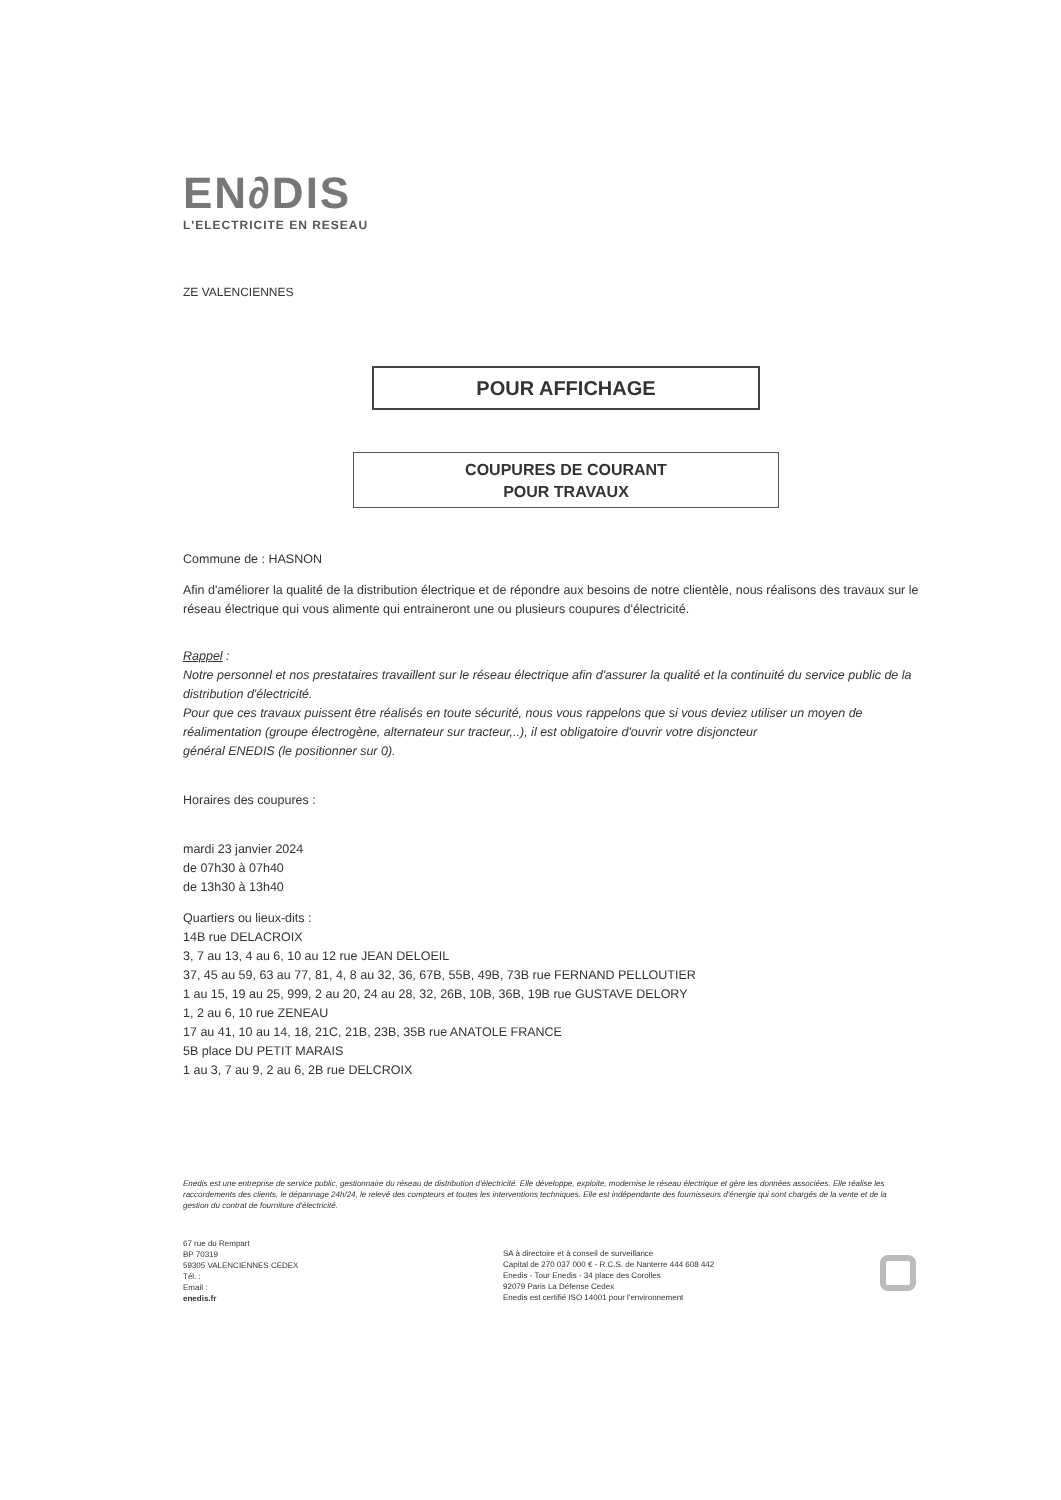EN∂DIS
L'ELECTRICITE EN RESEAU
ZE VALENCIENNES
POUR AFFICHAGE
COUPURES DE COURANT
POUR TRAVAUX
Commune de : HASNON
Afin d'améliorer la qualité de la distribution électrique et de répondre aux besoins de notre clientèle, nous réalisons des travaux sur le réseau électrique qui vous alimente qui entraineront une ou plusieurs coupures d'électricité.
Rappel :
Notre personnel et nos prestataires travaillent sur le réseau électrique afin d'assurer la qualité et la continuité du service public de la distribution d'électricité.
Pour que ces travaux puissent être réalisés en toute sécurité, nous vous rappelons que si vous deviez utiliser un moyen de réalimentation (groupe électrogène, alternateur sur tracteur,..), il est obligatoire d'ouvrir votre disjoncteur
général ENEDIS (le positionner sur 0).
Horaires des coupures :
mardi 23 janvier 2024
de 07h30 à 07h40
de 13h30 à 13h40
Quartiers ou lieux-dits :
14B rue DELACROIX
3, 7 au 13, 4 au 6, 10 au 12 rue JEAN DELOEIL
37, 45 au 59, 63 au 77, 81, 4, 8 au 32, 36, 67B, 55B, 49B, 73B rue FERNAND PELLOUTIER
1 au 15, 19 au 25, 999, 2 au 20, 24 au 28, 32, 26B, 10B, 36B, 19B rue GUSTAVE DELORY
1, 2 au 6, 10 rue ZENEAU
17 au 41, 10 au 14, 18, 21C, 21B, 23B, 35B rue ANATOLE FRANCE
5B place DU PETIT MARAIS
1 au 3, 7 au 9, 2 au 6, 2B rue DELCROIX
Enedis est une entreprise de service public, gestionnaire du réseau de distribution d'électricité. Elle développe, exploite, modernise le réseau électrique et gère les données associées. Elle réalise les raccordements des clients, le dépannage 24h/24, le relevé des compteurs et toutes les interventions techniques. Elle est indépendante des fournisseurs d'énergie qui sont chargés de la vente et de la gestion du contrat de fourniture d'électricité.
67 rue du Rempart
BP 70319
59305 VALENCIENNES CEDEX
Tél. :
Email :
enedis.fr
SA à directoire et à conseil de surveillance
Capital de 270 037 000 € - R.C.S. de Nanterre 444 608 442
Enedis - Tour Enedis - 34 place des Corolles
92079 Paris La Défense Cedex
Enedis est certifié ISO 14001 pour l'environnement